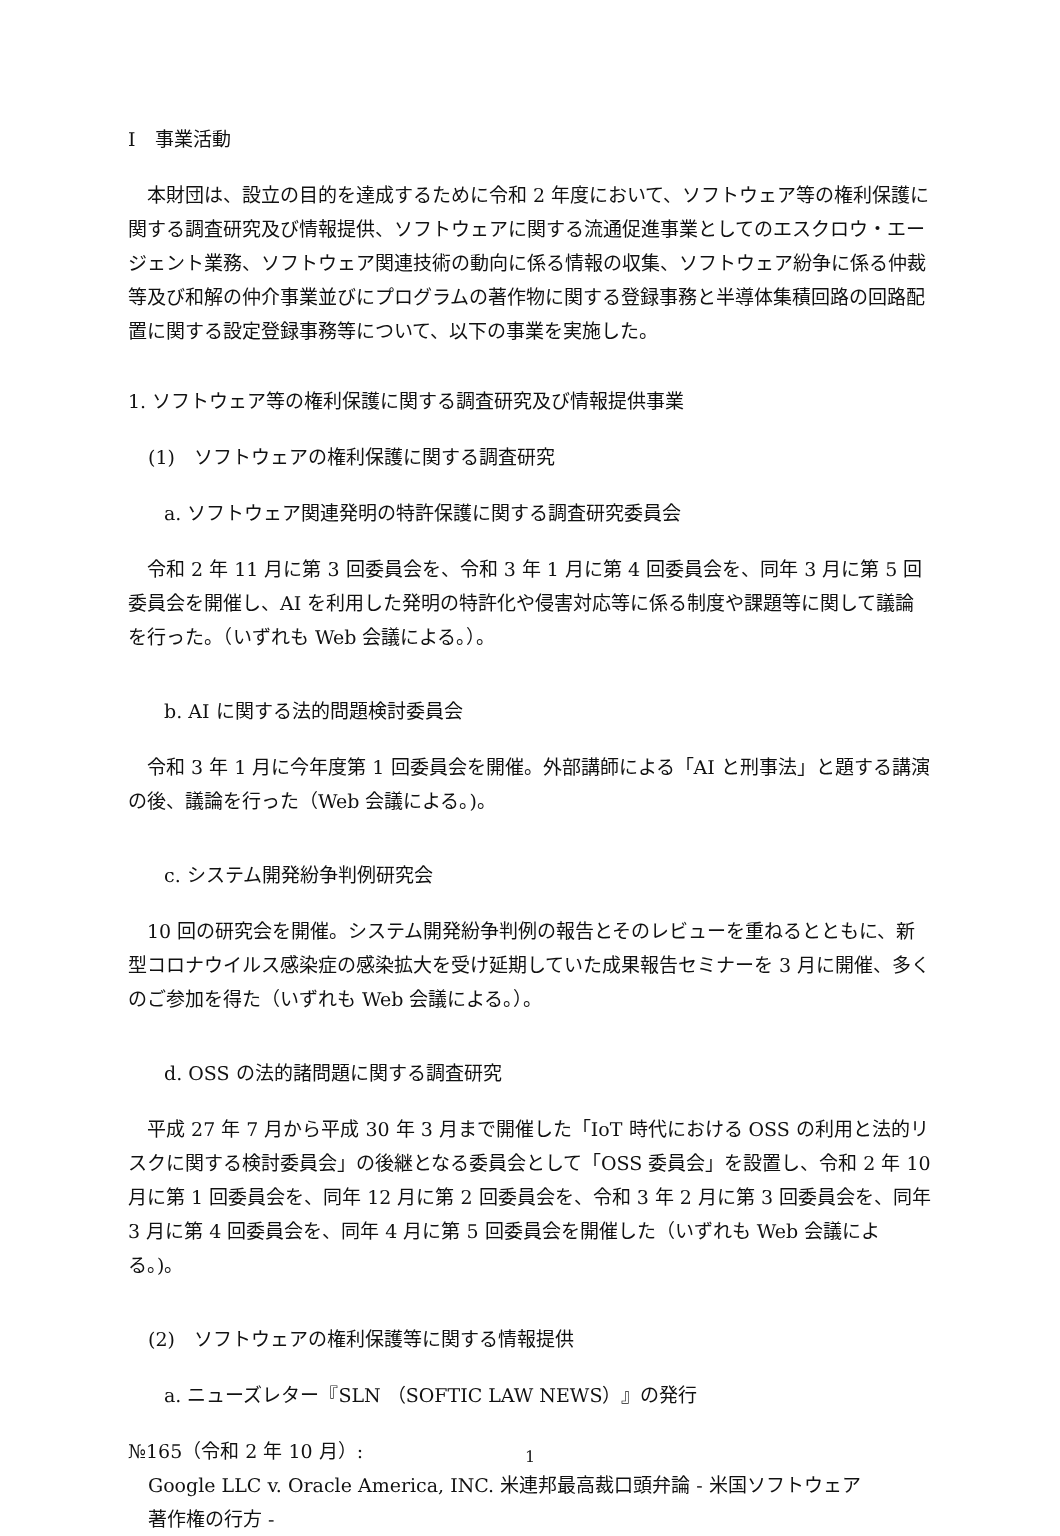I　事業活動
本財団は、設立の目的を達成するために令和 2 年度において、ソフトウェア等の権利保護に関する調査研究及び情報提供、ソフトウェアに関する流通促進事業としてのエスクロウ・エージェント業務、ソフトウェア関連技術の動向に係る情報の収集、ソフトウェア紛争に係る仲裁等及び和解の仲介事業並びにプログラムの著作物に関する登録事務と半導体集積回路の回路配置に関する設定登録事務等について、以下の事業を実施した。
1. ソフトウェア等の権利保護に関する調査研究及び情報提供事業
(1)　ソフトウェアの権利保護に関する調査研究
a. ソフトウェア関連発明の特許保護に関する調査研究委員会
令和 2 年 11 月に第 3 回委員会を、令和 3 年 1 月に第 4 回委員会を、同年 3 月に第 5 回委員会を開催し、AI を利用した発明の特許化や侵害対応等に係る制度や課題等に関して議論を行った。（いずれも Web 会議による。）。
b. AI に関する法的問題検討委員会
令和 3 年 1 月に今年度第 1 回委員会を開催。外部講師による「AI と刑事法」と題する講演の後、議論を行った（Web 会議による。)。
c. システム開発紛争判例研究会
10 回の研究会を開催。システム開発紛争判例の報告とそのレビューを重ねるとともに、新型コロナウイルス感染症の感染拡大を受け延期していた成果報告セミナーを 3 月に開催、多くのご参加を得た（いずれも Web 会議による。）。
d. OSS の法的諸問題に関する調査研究
平成 27 年 7 月から平成 30 年 3 月まで開催した「IoT 時代における OSS の利用と法的リスクに関する検討委員会」の後継となる委員会として「OSS 委員会」を設置し、令和 2 年 10 月に第 1 回委員会を、同年 12 月に第 2 回委員会を、令和 3 年 2 月に第 3 回委員会を、同年 3 月に第 4 回委員会を、同年 4 月に第 5 回委員会を開催した（いずれも Web 会議による。)。
(2)　ソフトウェアの権利保護等に関する情報提供
a. ニューズレター『SLN （SOFTIC LAW NEWS）』の発行
№165（令和 2 年 10 月）:
Google LLC v. Oracle America, INC. 米連邦最高裁口頭弁論 - 米国ソフトウェア
著作権の行方 -
1